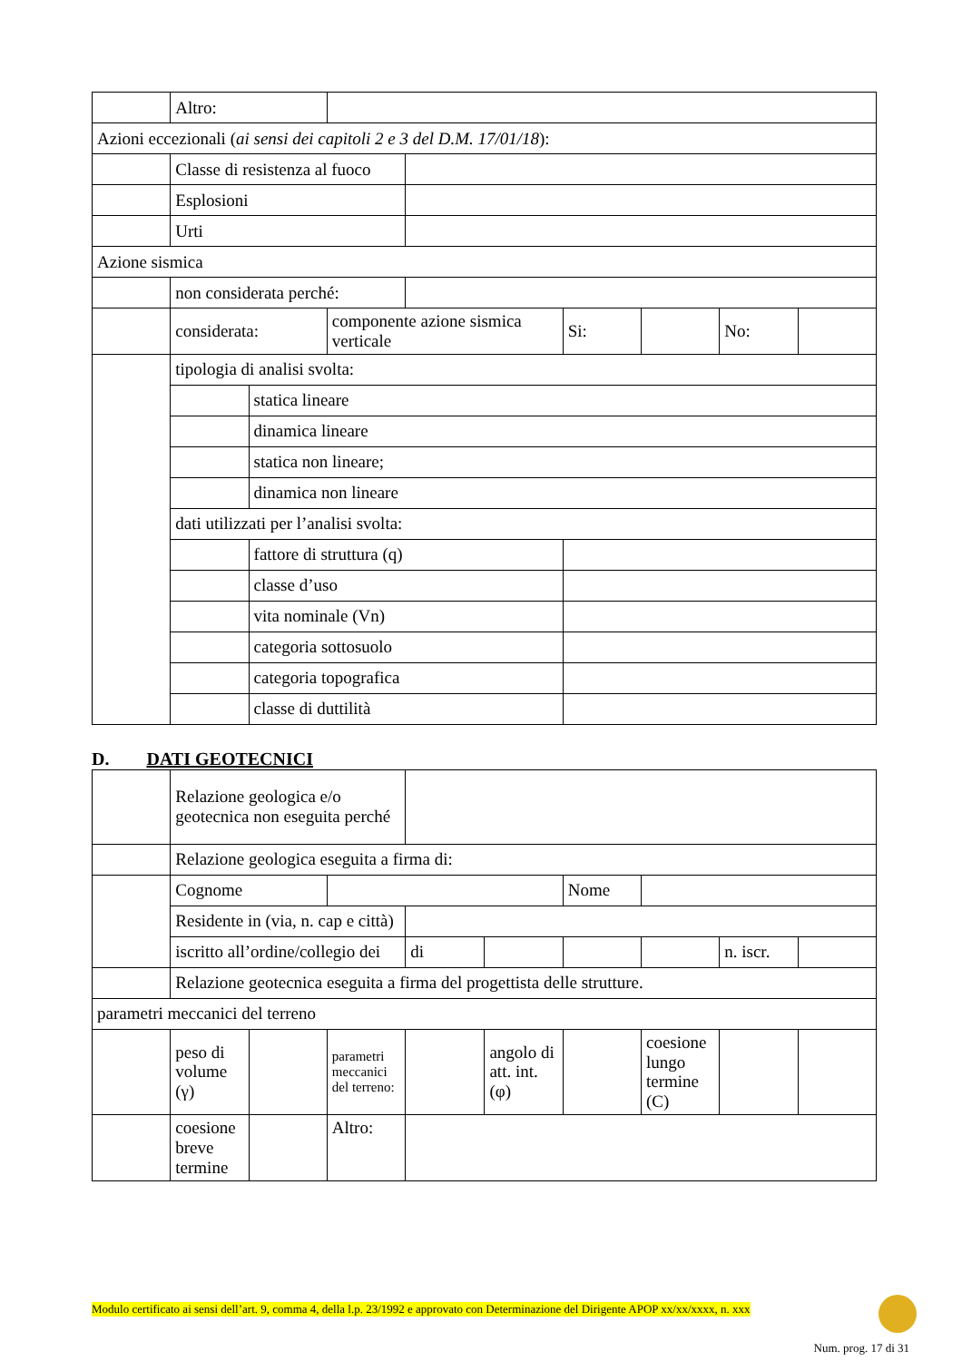| | Altro: | | | | | | | |
| Azioni eccezionali ( ai sensi dei capitoli 2 e 3 del D.M. 17/01/18 ): | | | | | | | | |
| | Classe di resistenza al fuoco | | | | | | | |
| | Esplosioni | | | | | | | |
| | Urti | | | | | | | |
| Azione sismica | | | | | | | | |
| | non considerata perché: | | | | | | | |
| | considerata: | | componente azione sismica verticale | | Si: | | No: | |
| | tipologia di analisi svolta: | | | | | | | |
| | | statica lineare | | | | | | |
| | | dinamica lineare | | | | | | |
| | | statica non lineare; | | | | | | |
| | | dinamica non lineare | | | | | | |
| | dati utilizzati per l’analisi svolta: | | | | | | | |
| | | fattore di struttura (q) | | | | | | |
| | | classe d’uso | | | | | | |
| | | vita nominale (Vn) | | | | | | |
| | | categoria sottosuolo | | | | | | |
| | | categoria topografica | | | | | | |
| | | classe di duttilità | | | | | | |
D. DATI GEOTECNICI
| | Relazione geologica e/o geotecnica non eseguita perché | | | | | | | | |
| | Relazione geologica eseguita a firma di: | | | | | | | | |
| | Cognome | | | | | Nome | | | |
| | Residente in (via, n. cap e città) | | | | | | | | |
| | iscritto all’ordine/collegio dei | | | di | | | | n. iscr. | |
| | Relazione geotecnica eseguita a firma del progettista delle strutture. | | | | | | | | |
| parametri meccanici del terreno | | | | | | | | | |
| | peso di volume (γ) | | parametri meccanici del terreno: | | angolo di att. int. (φ) | | coesione lungo termine (C) | | |
| | coesione breve termine | | Altro: | | | | | | |
Modulo certificato ai sensi dell’art. 9, comma 4, della l.p. 23/1992 e approvato con Determinazione del Dirigente APOP xx/xx/xxxx, n. xxx
Num. prog. 17 di 31